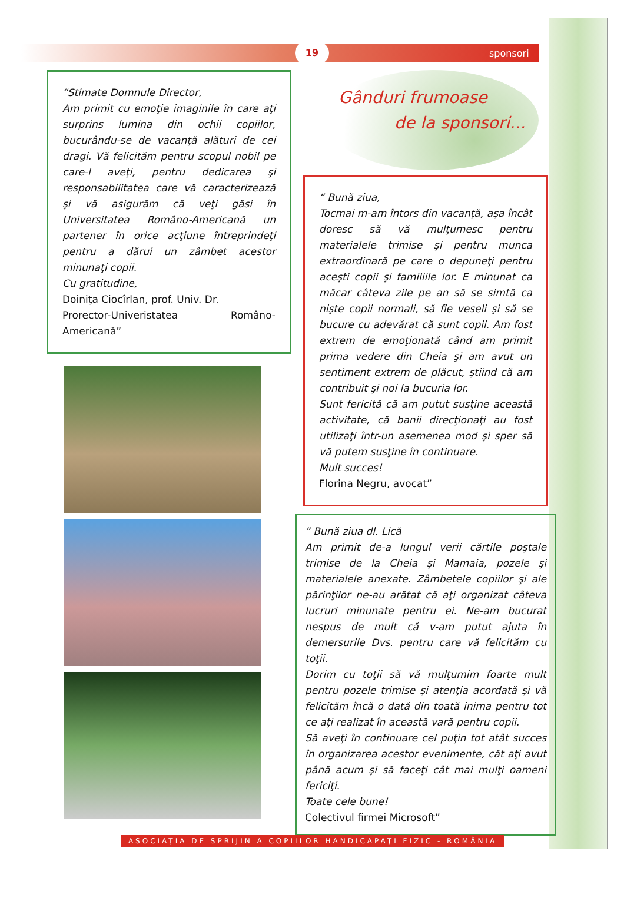19
sponsori
“Stimate Domnule Director,
Am primit cu emoţie imaginile în care aţi surprins lumina din ochii copiilor, bucurându-se de vacanţă alături de cei dragi. Vă felicităm pentru scopul nobil pe care-l aveţi, pentru dedicarea şi responsabilitatea care vă caracterizează şi vă asigurăm că veţi găsi în Universitatea Româno-Americană un partener în orice acţiune întreprindeţi pentru a dărui un zâmbet acestor minunaţi copii.
Cu gratitudine,
Doiniţa Ciocîrlan, prof. Univ. Dr.
Prorector-Univeristatea Româno-Americană”
Gânduri frumoase
de la sponsori...
“ Bună ziua,
Tocmai m-am întors din vacanţă, aşa încât doresc să vă mulţumesc pentru materialele trimise şi pentru munca extraordinară pe care o depuneţi pentru aceşti copii şi familiile lor. E minunat ca măcar câteva zile pe an să se simtă ca nişte copii normali, să fie veseli şi să se bucure cu adevărat că sunt copii. Am fost extrem de emoţionată când am primit prima vedere din Cheia şi am avut un sentiment extrem de plăcut, ştiind că am contribuit şi noi la bucuria lor.
Sunt fericită că am putut susţine această activitate, că banii direcţionaţi au fost utilizaţi într-un asemenea mod şi sper să vă putem susţine în continuare.
Mult succes!
Florina Negru, avocat”
“ Bună ziua dl. Lică
Am primit de-a lungul verii cărtile poştale trimise de la Cheia şi Mamaia, pozele şi materialele anexate. Zâmbetele copiilor şi ale părinţilor ne-au arătat că aţi organizat câteva lucruri minunate pentru ei. Ne-am bucurat nespus de mult că v-am putut ajuta în demersurile Dvs. pentru care vă felicităm cu toţii.
Dorim cu toţii să vă mulţumim foarte mult pentru pozele trimise şi atenţia acordată şi vă felicităm încă o dată din toată inima pentru tot ce aţi realizat în această vară pentru copii.
Să aveţi în continuare cel puţin tot atât succes în organizarea acestor evenimente, căt aţi avut până acum şi să faceţi cât mai mulţi oameni fericiţi.
Toate cele bune!
Colectivul firmei Microsoft”
ASOCIAŢIA DE SPRIJIN A COPIILOR HANDICAPAŢI FIZIC - ROMÂNIA